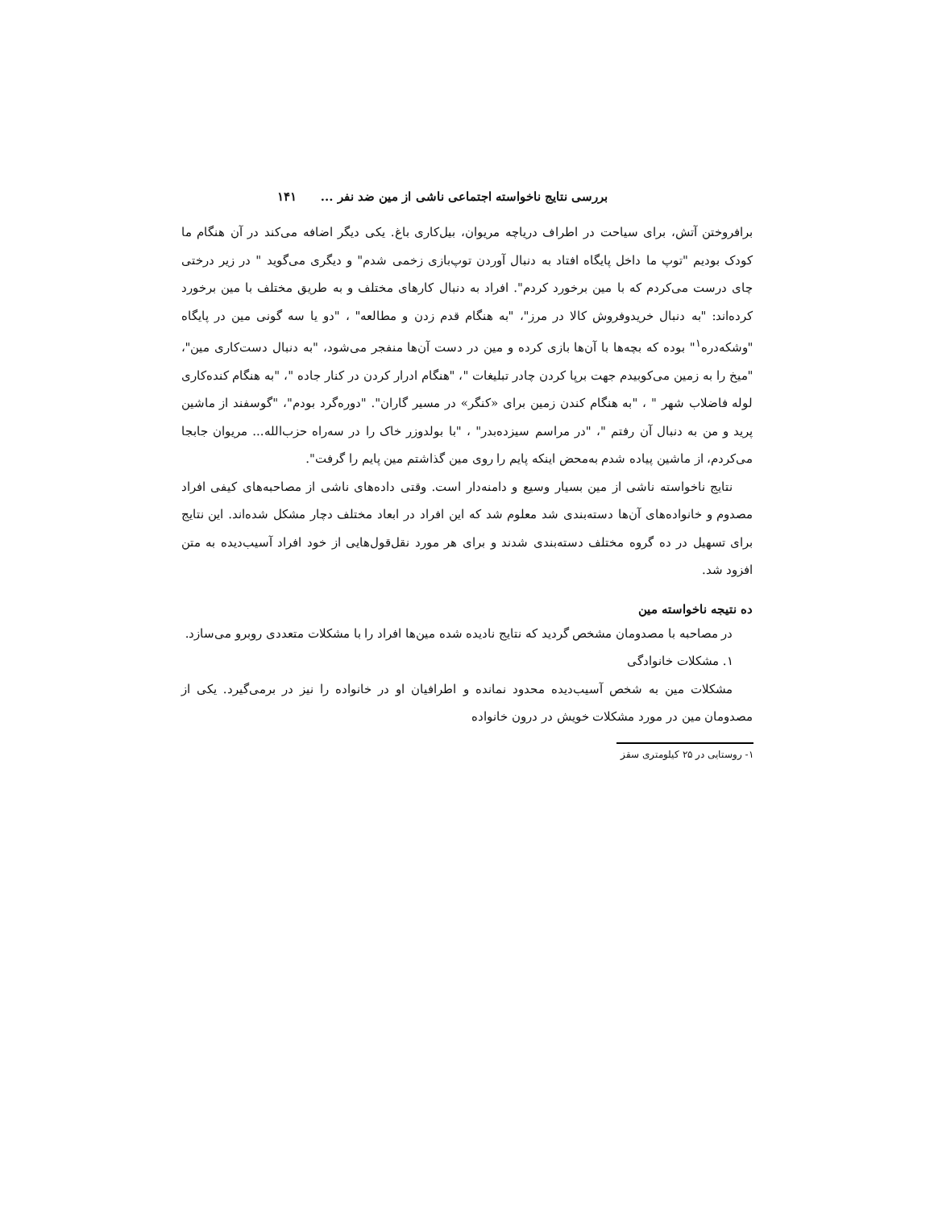بررسی نتایج ناخواسته اجتماعی ناشی از مین ضد نفر ... ۱۴۱
برافروختن آتش، برای سیاحت در اطراف دریاچه مریوان، بیل‌کاری باغ. یکی دیگر اضافه می‌کند در آن هنگام ما کودک بودیم "توپ ما داخل پایگاه افتاد به دنبال آوردن توپ‌بازی زخمی شدم" و دیگری می‌گوید " در زیر درختی چای درست می‌کردم که با مین برخورد کردم". افراد به دنبال کارهای مختلف و به طریق مختلف با مین برخورد کرده‌اند: "به دنبال خریدوفروش کالا در مرز"، "به هنگام قدم زدن و مطالعه" ، "دو یا سه گونی مین در پایگاه "وشکه‌دره<sup>۱</sup>" بوده که بچه‌ها با آن‌ها بازی کرده و مین در دست آن‌ها منفجر می‌شود، "به دنبال دست‌کاری مین"، "میخ را به زمین می‌کوبیدم جهت برپا کردن چادر تبلیغات "، "هنگام ادرار کردن در کنار جاده "، "به هنگام کنده‌کاری لوله فاضلاب شهر " ، "به هنگام کندن زمین برای «کنگر» در مسیر گاران". "دوره‌گرد بودم"، "گوسفند از ماشین پرید و من به دنبال آن رفتم "، "در مراسم سیزده‌بدر" ، "با بولدوزر خاک را در سه‌راه حزب‌الله... مریوان جابجا می‌کردم، از ماشین پیاده شدم به‌محض اینکه پایم را روی مین گذاشتم مین پایم را گرفت".
نتایج ناخواسته ناشی از مین بسیار وسیع و دامنه‌دار است. وقتی داده‌های ناشی از مصاحبه‌های کیفی افراد مصدوم و خانواده‌های آن‌ها دسته‌بندی شد معلوم شد که این افراد در ابعاد مختلف دچار مشکل شده‌اند. این نتایج برای تسهیل در ده گروه مختلف دسته‌بندی شدند و برای هر مورد نقل‌قول‌هایی از خود افراد آسیب‌دیده به متن افزود شد.
ده نتیجه ناخواسته مین
در مصاحبه با مصدومان مشخص گردید که نتایج نادیده شده مین‌ها افراد را با مشکلات متعددی روبرو می‌سازد.
۱. مشکلات خانوادگی
مشکلات مین به شخص آسیب‌دیده محدود نمانده و اطرافیان او در خانواده را نیز در برمی‌گیرد. یکی از مصدومان مین در مورد مشکلات خویش در درون خانواده
۱- روستایی در ۲۵ کیلومتری سقز